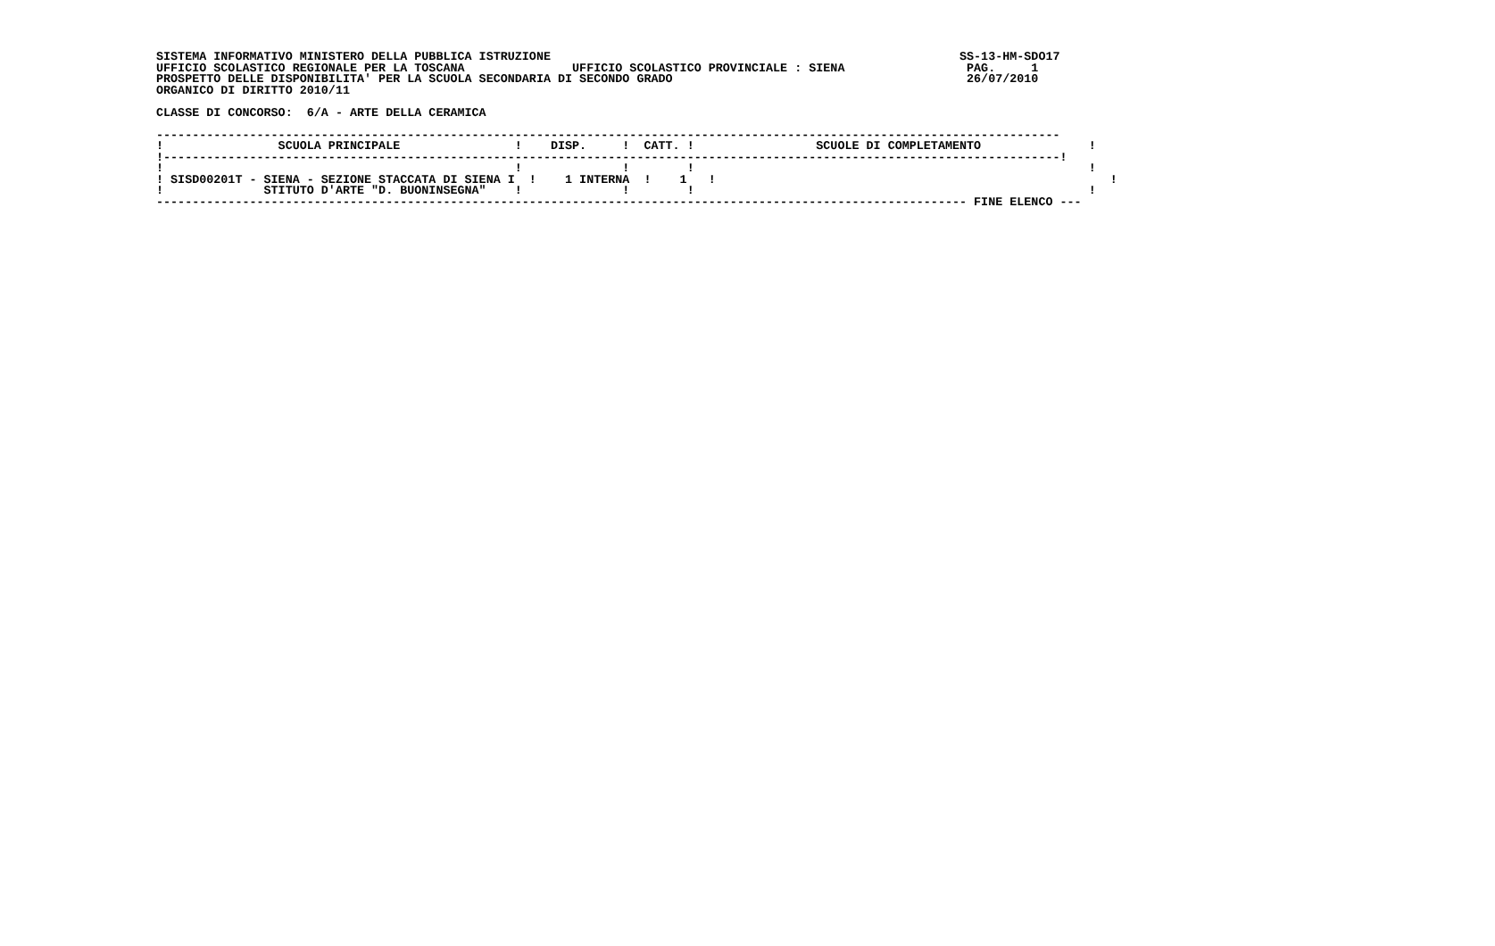SISTEMA INFORMATIVO MINISTERO DELLA PUBBLICA ISTRUZIONE                                                         SS-13-HM-SDO17
UFFICIO SCOLASTICO REGIONALE PER LA TOSCANA               UFFICIO SCOLASTICO PROVINCIALE : SIENA                 PAG.     1
PROSPETTO DELLE DISPONIBILITA' PER LA SCUOLA SECONDARIA DI SECONDO GRADO                                         26/07/2010
ORGANICO DI DIRITTO 2010/11

CLASSE DI CONCORSO:  6/A - ARTE DELLA CERAMICA

------------------------------------------------------------------------------------------------------------------------------
!                SCUOLA PRINCIPALE                !    DISP.     !  CATT. !                 SCUOLE DI COMPLETAMENTO               !
!-----------------------------------------------------------------------------------------------------------------------------!
!                                                 !              !        !                                                       !
! SISD00201T - SIENA - SEZIONE STACCATA DI SIENA I  !    1 INTERNA  !    1   !                                                       !
!              STITUTO D'ARTE "D. BUONINSEGNA"    !              !        !                                                       !
----------------------------------------------------------------------------------------------------------------- FINE ELENCO ---